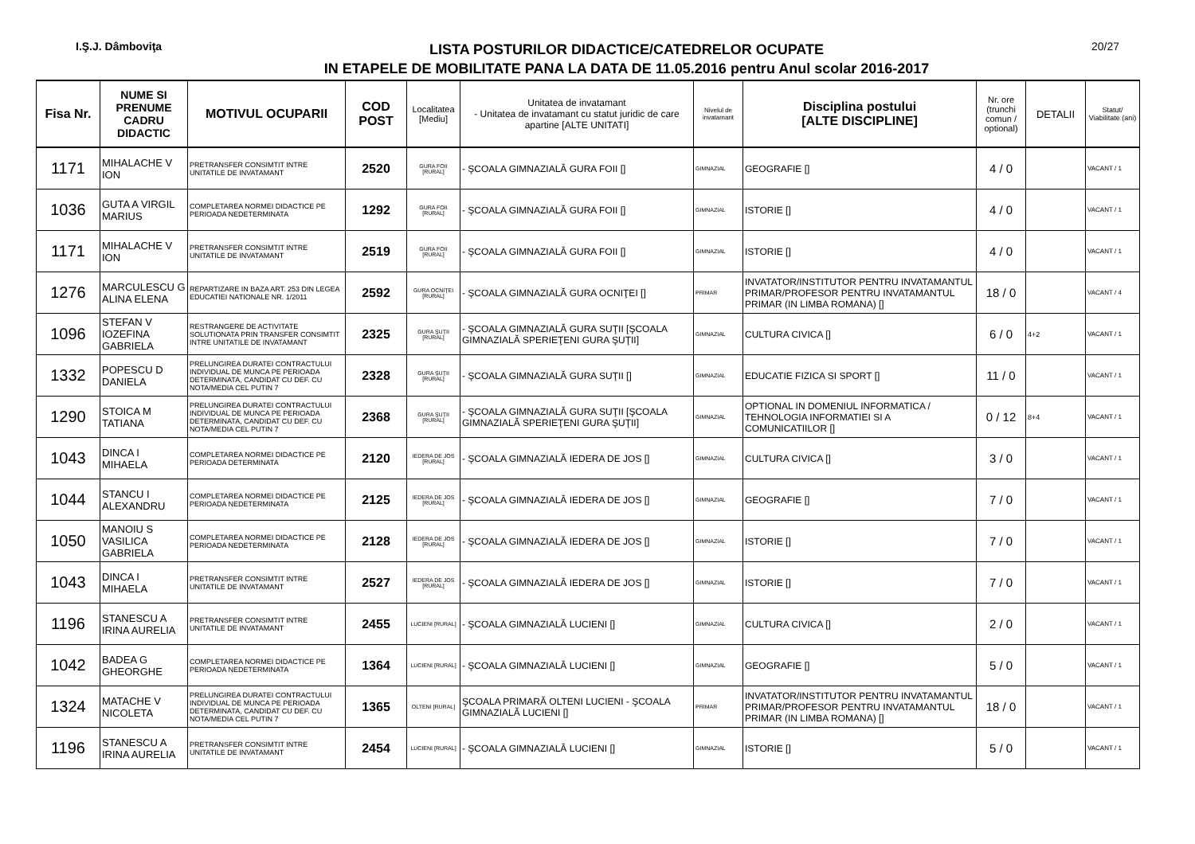I.Ş.J. Dâmboviţa
LISTA POSTURILOR DIDACTICE/CATEDRELOR OCUPATE
IN ETAPELE DE MOBILITATE PANA LA DATA DE 11.05.2016 pentru Anul scolar 2016-2017
20/27
| Fisa Nr. | NUME SI PRENUME CADRU DIDACTIC | MOTIVUL OCUPARII | COD POST | Localitatea [Mediu] | Unitatea de invatamant - Unitatea de invatamant cu statut juridic de care apartine [ALTE UNITATI] | Nivelul de invatamant | Disciplina postului [ALTE DISCIPLINE] | Nr. ore (trunchi comun / optional) | DETALII | Statut/ Viabilitate (ani) |
| --- | --- | --- | --- | --- | --- | --- | --- | --- | --- | --- |
| 1171 | MIHALACHE V ION | PRETRANSFER CONSIMTIT INTRE UNITATILE DE INVATAMANT | 2520 | GURA FOII [RURAL] | - ŞCOALA GIMNAZIALĂ GURA FOII [] | GIMNAZIAL | GEOGRAFIE [] | 4 / 0 | | VACANT / 1 |
| 1036 | GUTA A VIRGIL MARIUS | COMPLETAREA NORMEI DIDACTICE PE PERIOADA NEDETERMINATA | 1292 | GURA FOII [RURAL] | - ŞCOALA GIMNAZIALĂ GURA FOII [] | GIMNAZIAL | ISTORIE [] | 4 / 0 | | VACANT / 1 |
| 1171 | MIHALACHE V ION | PRETRANSFER CONSIMTIT INTRE UNITATILE DE INVATAMANT | 2519 | GURA FOII [RURAL] | - ŞCOALA GIMNAZIALĂ GURA FOII [] | GIMNAZIAL | ISTORIE [] | 4 / 0 | | VACANT / 1 |
| 1276 | MARCULESCU G ALINA ELENA | REPARTIZARE IN BAZA ART. 253 DIN LEGEA EDUCATIEI NATIONALE NR. 1/2011 | 2592 | GURA OCNIŢEI [RURAL] | - ŞCOALA GIMNAZIALĂ GURA OCNIŢEI [] | PRIMAR | INVATATOR/INSTITUTOR PENTRU INVATAMANTUL PRIMAR/PROFESOR PENTRU INVATAMANTUL PRIMAR (IN LIMBA ROMANA) [] | 18 / 0 | | VACANT / 4 |
| 1096 | STEFAN V IOZEFINA GABRIELA | RESTRANGERE DE ACTIVITATE SOLUTIONATA PRIN TRANSFER CONSIMTIT INTRE UNITATILE DE INVATAMANT | 2325 | GURA ŞUŢII [RURAL] | - ŞCOALA GIMNAZIALĂ GURA SUŢII [ŞCOALA GIMNAZIALĂ SPERIEŢENI GURA ŞUŢII] | GIMNAZIAL | CULTURA CIVICA [] | 6 / 0 | 4+2 | VACANT / 1 |
| 1332 | POPESCU D DANIELA | PRELUNGIREA DURATEI CONTRACTULUI INDIVIDUAL DE MUNCA PE PERIOADA DETERMINATA, CANDIDAT CU DEF. CU NOTA/MEDIA CEL PUTIN 7 | 2328 | GURA ŞUŢII [RURAL] | - ŞCOALA GIMNAZIALĂ GURA SUŢII [] | GIMNAZIAL | EDUCATIE FIZICA SI SPORT [] | 11 / 0 | | VACANT / 1 |
| 1290 | STOICA M TATIANA | PRELUNGIREA DURATEI CONTRACTULUI INDIVIDUAL DE MUNCA PE PERIOADA DETERMINATA, CANDIDAT CU DEF. CU NOTA/MEDIA CEL PUTIN 7 | 2368 | GURA ŞUŢII [RURAL] | - ŞCOALA GIMNAZIALĂ GURA SUŢII [ŞCOALA GIMNAZIALĂ SPERIEŢENI GURA ŞUŢII] | GIMNAZIAL | OPTIONAL IN DOMENIUL INFORMATICA / TEHNOLOGIA INFORMATIEI SI A COMUNICATIILOR [] | 0 / 12 | 8+4 | VACANT / 1 |
| 1043 | DINCA I MIHAELA | COMPLETAREA NORMEI DIDACTICE PE PERIOADA DETERMINATA | 2120 | IEDERA DE JOS [RURAL] | - ŞCOALA GIMNAZIALĂ IEDERA DE JOS [] | GIMNAZIAL | CULTURA CIVICA [] | 3 / 0 | | VACANT / 1 |
| 1044 | STANCU I ALEXANDRU | COMPLETAREA NORMEI DIDACTICE PE PERIOADA NEDETERMINATA | 2125 | IEDERA DE JOS [RURAL] | - ŞCOALA GIMNAZIALĂ IEDERA DE JOS [] | GIMNAZIAL | GEOGRAFIE [] | 7 / 0 | | VACANT / 1 |
| 1050 | MANOIU S VASILICA GABRIELA | COMPLETAREA NORMEI DIDACTICE PE PERIOADA NEDETERMINATA | 2128 | IEDERA DE JOS [RURAL] | - ŞCOALA GIMNAZIALĂ IEDERA DE JOS [] | GIMNAZIAL | ISTORIE [] | 7 / 0 | | VACANT / 1 |
| 1043 | DINCA I MIHAELA | PRETRANSFER CONSIMTIT INTRE UNITATILE DE INVATAMANT | 2527 | IEDERA DE JOS [RURAL] | - ŞCOALA GIMNAZIALĂ IEDERA DE JOS [] | GIMNAZIAL | ISTORIE [] | 7 / 0 | | VACANT / 1 |
| 1196 | STANESCU A IRINA AURELIA | PRETRANSFER CONSIMTIT INTRE UNITATILE DE INVATAMANT | 2455 | LUCIENI [RURAL] | - ŞCOALA GIMNAZIALĂ LUCIENI [] | GIMNAZIAL | CULTURA CIVICA [] | 2 / 0 | | VACANT / 1 |
| 1042 | BADEA G GHEORGHE | COMPLETAREA NORMEI DIDACTICE PE PERIOADA NEDETERMINATA | 1364 | LUCIENI [RURAL] | - ŞCOALA GIMNAZIALĂ LUCIENI [] | GIMNAZIAL | GEOGRAFIE [] | 5 / 0 | | VACANT / 1 |
| 1324 | MATACHE V NICOLETA | PRELUNGIREA DURATEI CONTRACTULUI INDIVIDUAL DE MUNCA PE PERIOADA DETERMINATA, CANDIDAT CU DEF. CU NOTA/MEDIA CEL PUTIN 7 | 1365 | OLTENI [RURAL] | ŞCOALA PRIMARĂ OLTENI LUCIENI - ŞCOALA GIMNAZIALĂ LUCIENI [] | PRIMAR | INVATATOR/INSTITUTOR PENTRU INVATAMANTUL PRIMAR/PROFESOR PENTRU INVATAMANTUL PRIMAR (IN LIMBA ROMANA) [] | 18 / 0 | | VACANT / 1 |
| 1196 | STANESCU A IRINA AURELIA | PRETRANSFER CONSIMTIT INTRE UNITATILE DE INVATAMANT | 2454 | LUCIENI [RURAL] | - ŞCOALA GIMNAZIALĂ LUCIENI [] | GIMNAZIAL | ISTORIE [] | 5 / 0 | | VACANT / 1 |